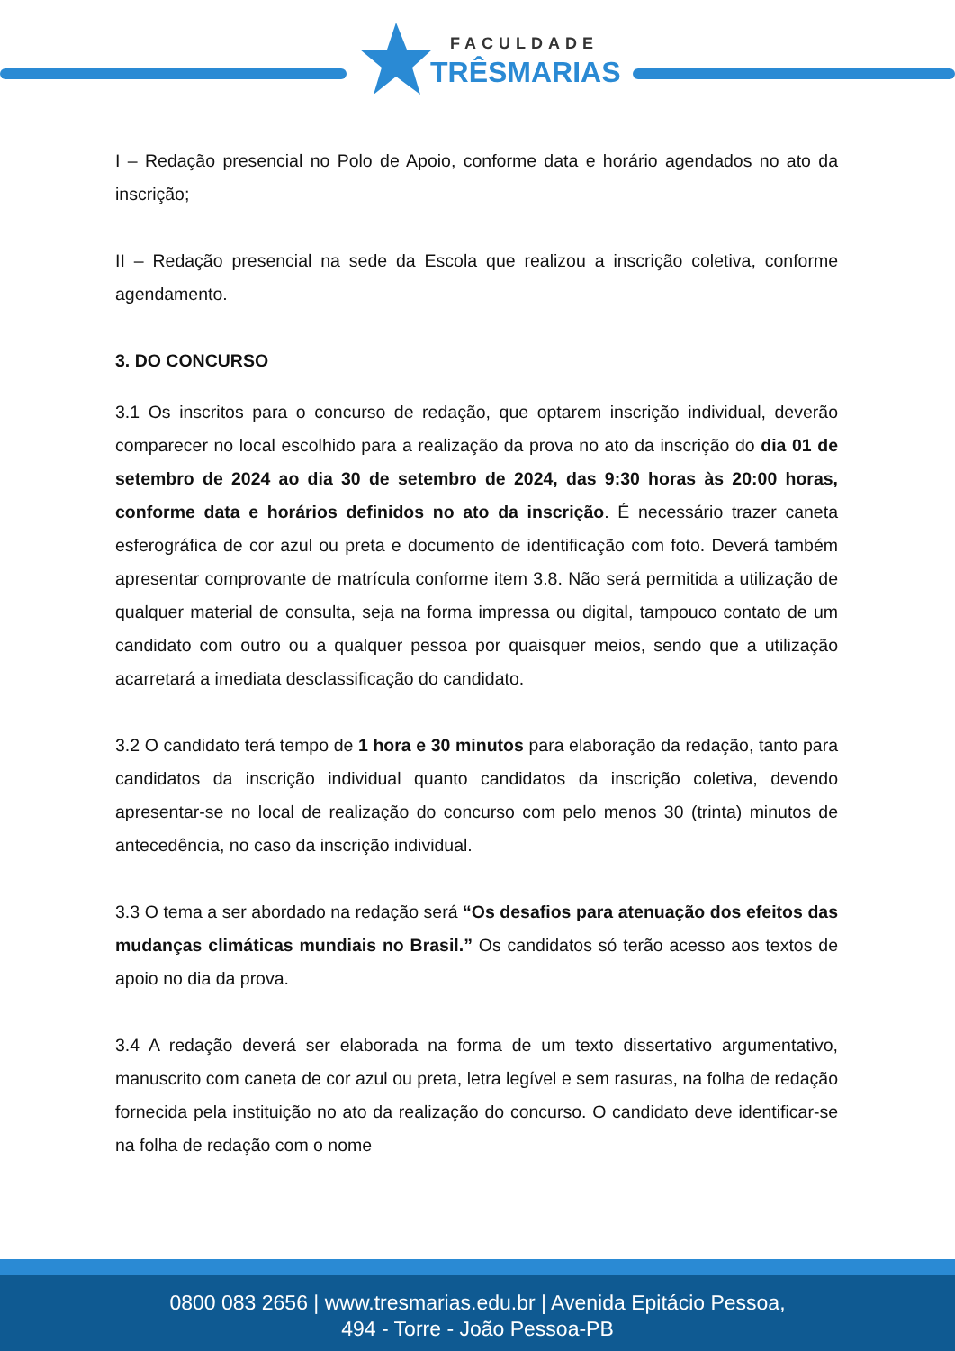FACULDADE
TRÊSMARIAS
I – Redação presencial no Polo de Apoio, conforme data e horário agendados no ato da inscrição;
II – Redação presencial na sede da Escola que realizou a inscrição coletiva, conforme agendamento.
3. DO CONCURSO
3.1 Os inscritos para o concurso de redação, que optarem inscrição individual, deverão comparecer no local escolhido para a realização da prova no ato da inscrição do dia 01 de setembro de 2024 ao dia 30 de setembro de 2024, das 9:30 horas às 20:00 horas, conforme data e horários definidos no ato da inscrição. É necessário trazer caneta esferográfica de cor azul ou preta e documento de identificação com foto. Deverá também apresentar comprovante de matrícula conforme item 3.8. Não será permitida a utilização de qualquer material de consulta, seja na forma impressa ou digital, tampouco contato de um candidato com outro ou a qualquer pessoa por quaisquer meios, sendo que a utilização acarretará a imediata desclassificação do candidato.
3.2 O candidato terá tempo de 1 hora e 30 minutos para elaboração da redação, tanto para candidatos da inscrição individual quanto candidatos da inscrição coletiva, devendo apresentar-se no local de realização do concurso com pelo menos 30 (trinta) minutos de antecedência, no caso da inscrição individual.
3.3 O tema a ser abordado na redação será “Os desafios para atenuação dos efeitos das mudanças climáticas mundiais no Brasil.” Os candidatos só terão acesso aos textos de apoio no dia da prova.
3.4 A redação deverá ser elaborada na forma de um texto dissertativo argumentativo, manuscrito com caneta de cor azul ou preta, letra legível e sem rasuras, na folha de redação fornecida pela instituição no ato da realização do concurso. O candidato deve identificar-se na folha de redação com o nome
0800 083 2656 | www.tresmarias.edu.br | Avenida Epitácio Pessoa,
494 - Torre - João Pessoa-PB